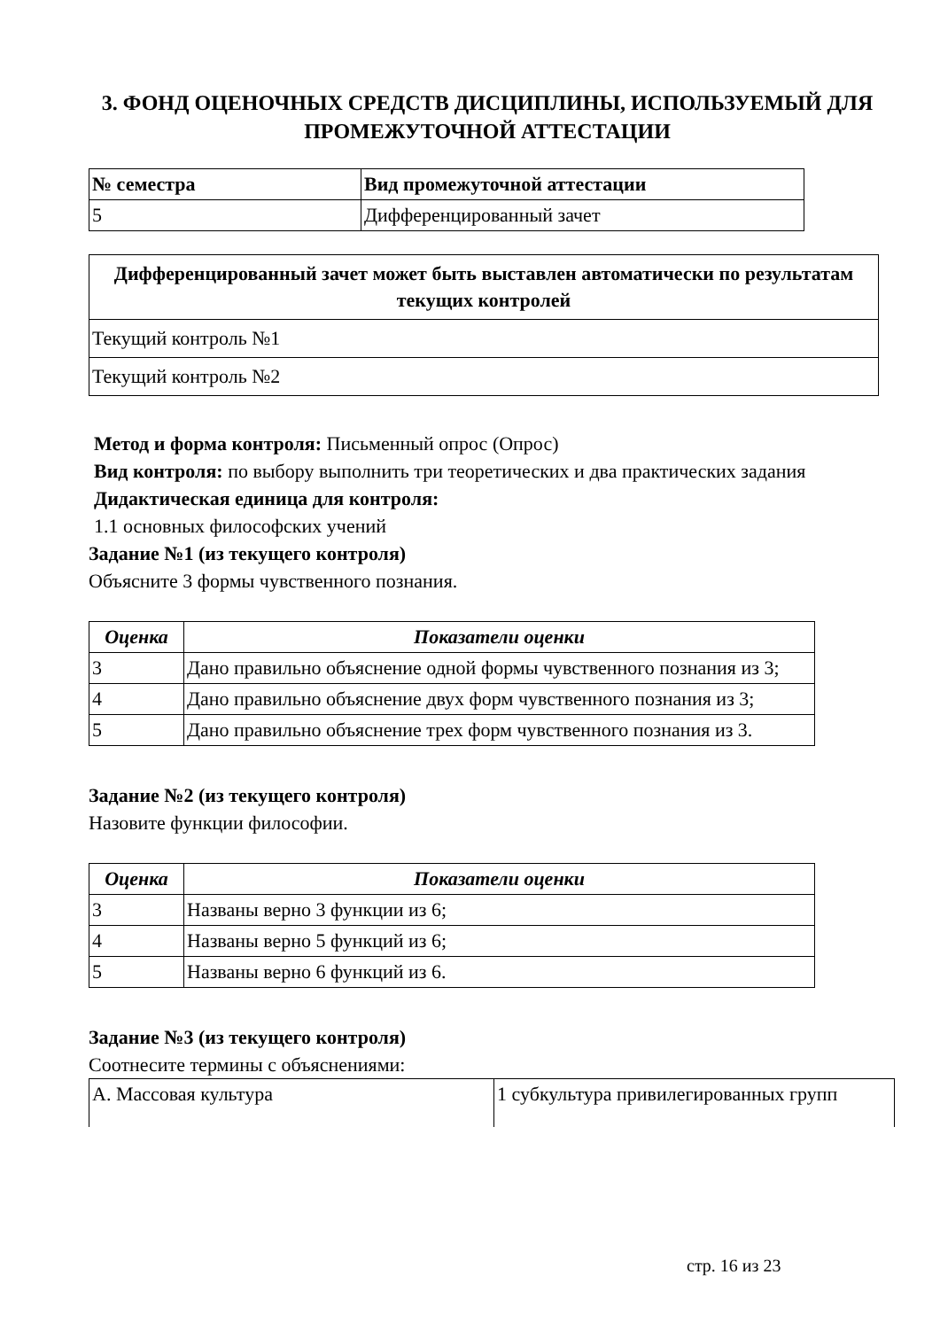3. ФОНД ОЦЕНОЧНЫХ СРЕДСТВ ДИСЦИПЛИНЫ, ИСПОЛЬЗУЕМЫЙ ДЛЯ ПРОМЕЖУТОЧНОЙ АТТЕСТАЦИИ
| № семестра | Вид промежуточной аттестации |
| --- | --- |
| 5 | Дифференцированный зачет |
| Дифференцированный зачет может быть выставлен автоматически по результатам текущих контролей |
| --- |
| Текущий контроль №1 |
| Текущий контроль №2 |
Метод и форма контроля: Письменный опрос (Опрос)
Вид контроля: по выбору выполнить три теоретических и два практических задания
Дидактическая единица для контроля:
1.1 основных философских учений
Задание №1 (из текущего контроля)
Объясните 3 формы чувственного познания.
| Оценка | Показатели оценки |
| --- | --- |
| 3 | Дано правильно объяснение одной формы чувственного познания из 3; |
| 4 | Дано правильно объяснение двух форм чувственного познания из 3; |
| 5 | Дано правильно объяснение трех форм чувственного познания из 3. |
Задание №2 (из текущего контроля)
Назовите функции философии.
| Оценка | Показатели оценки |
| --- | --- |
| 3 | Названы верно 3 функции из 6; |
| 4 | Названы верно 5 функций из 6; |
| 5 | Названы верно 6 функций из 6. |
Задание №3 (из текущего контроля)
Соотнесите термины с объяснениями:
| А. Массовая культура | 1 субкультура привилегированных групп |
стр. 16 из 23